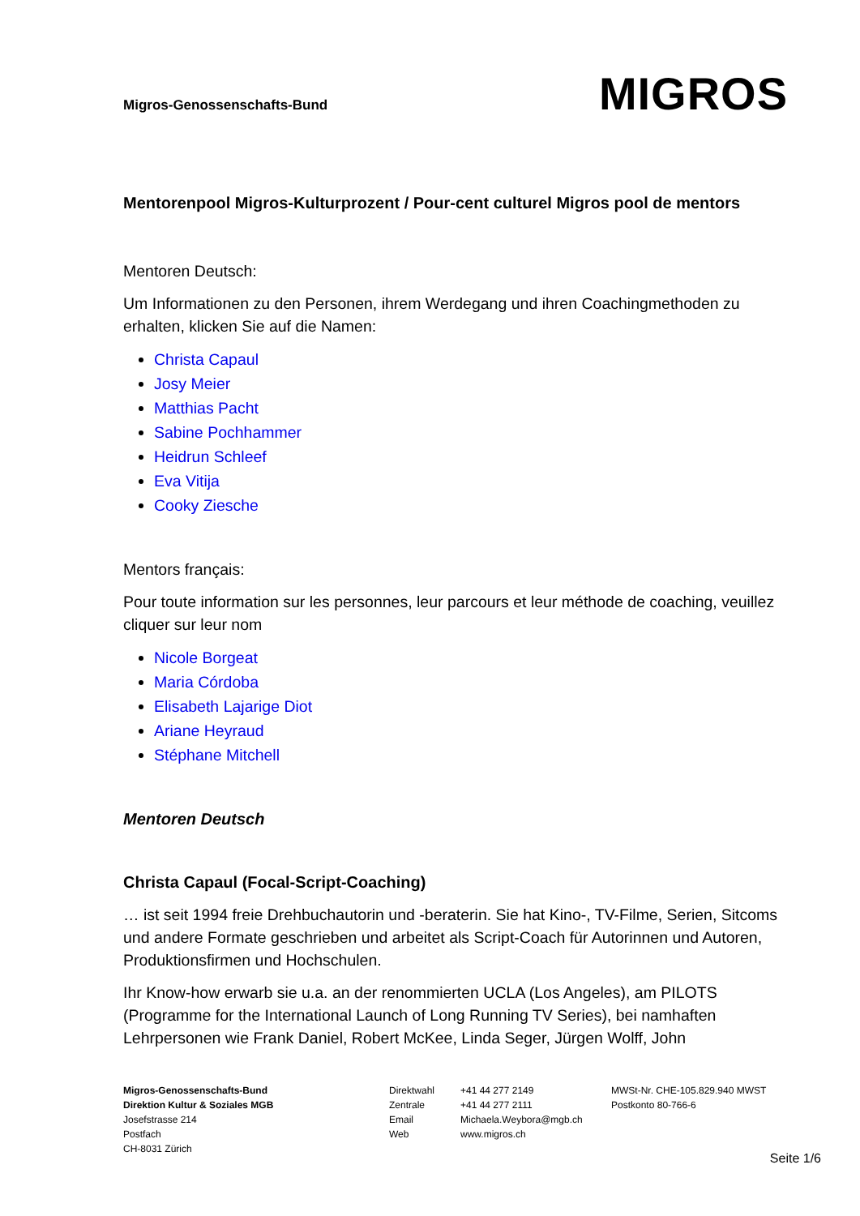Migros-Genossenschafts-Bund
MIGROS
Mentorenpool Migros-Kulturprozent / Pour-cent culturel Migros pool de mentors
Mentoren Deutsch:
Um Informationen zu den Personen, ihrem Werdegang und ihren Coachingmethoden zu erhalten, klicken Sie auf die Namen:
Christa Capaul
Josy Meier
Matthias Pacht
Sabine Pochhammer
Heidrun Schleef
Eva Vitija
Cooky Ziesche
Mentors français:
Pour toute information sur les personnes, leur parcours et leur méthode de coaching, veuillez cliquer sur leur nom
Nicole Borgeat
Maria Córdoba
Elisabeth Lajarige Diot
Ariane Heyraud
Stéphane Mitchell
Mentoren Deutsch
Christa Capaul (Focal-Script-Coaching)
… ist seit 1994 freie Drehbuchautorin und -beraterin. Sie hat Kino-, TV-Filme, Serien, Sitcoms und andere Formate geschrieben und arbeitet als Script-Coach für Autorinnen und Autoren, Produktionsfirmen und Hochschulen.
Ihr Know-how erwarb sie u.a. an der renommierten UCLA (Los Angeles), am PILOTS (Programme for the International Launch of Long Running TV Series), bei namhaften Lehrpersonen wie Frank Daniel, Robert McKee, Linda Seger, Jürgen Wolff, John
Migros-Genossenschafts-Bund
Direktion Kultur & Soziales MGB
Josefstrasse 214
Postfach
CH-8031 Zürich
Direktwahl
Zentrale
Email
Web
+41 44 277 2149
+41 44 277 2111
Michaela.Weybora@mgb.ch
www.migros.ch
MWSt-Nr. CHE-105.829.940 MWST
Postkonto 80-766-6
Seite 1/6